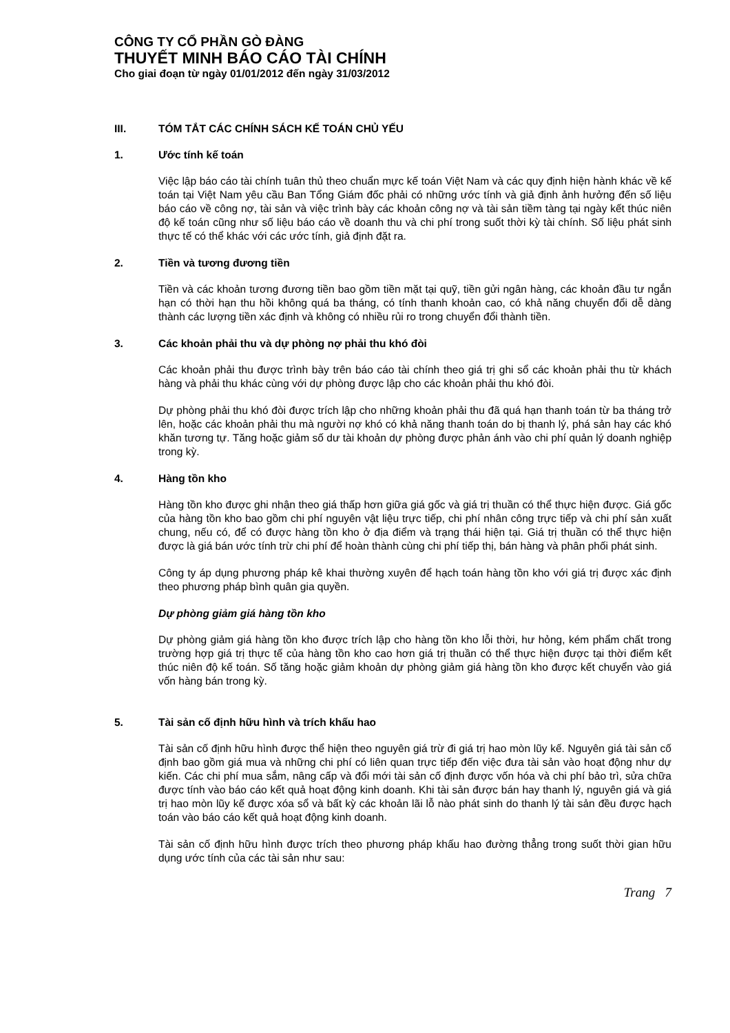CÔNG TY CỔ PHẦN GÒ ĐÀNG
THUYẾT MINH BÁO CÁO TÀI CHÍNH
Cho giai đoạn từ ngày 01/01/2012 đến ngày 31/03/2012
III. TÓM TẮT CÁC CHÍNH SÁCH KẾ TOÁN CHỦ YẾU
1. Ước tính kế toán
Việc lập báo cáo tài chính tuân thủ theo chuẩn mực kế toán Việt Nam và các quy định hiện hành khác về kế toán tại Việt Nam yêu cầu Ban Tổng Giám đốc phải có những ước tính và giả định ảnh hưởng đến số liệu báo cáo về công nợ, tài sản và việc trình bày các khoản công nợ và tài sản tiềm tàng tại ngày kết thúc niên độ kế toán cũng như số liệu báo cáo về doanh thu và chi phí trong suốt thời kỳ tài chính. Số liệu phát sinh thực tế có thể khác với các ước tính, giả định đặt ra.
2. Tiền và tương đương tiền
Tiền và các khoản tương đương tiền bao gồm tiền mặt tại quỹ, tiền gửi ngân hàng, các khoản đầu tư ngắn hạn có thời hạn thu hồi không quá ba tháng, có tính thanh khoản cao, có khả năng chuyển đổi dễ dàng thành các lượng tiền xác định và không có nhiều rủi ro trong chuyển đổi thành tiền.
3. Các khoản phải thu và dự phòng nợ phải thu khó đòi
Các khoản phải thu được trình bày trên báo cáo tài chính theo giá trị ghi sổ các khoản phải thu từ khách hàng và phải thu khác cùng với dự phòng được lập cho các khoản phải thu khó đòi.
Dự phòng phải thu khó đòi được trích lập cho những khoản phải thu đã quá hạn thanh toán từ ba tháng trở lên, hoặc các khoản phải thu mà người nợ khó có khả năng thanh toán do bị thanh lý, phá sản hay các khó khăn tương tự. Tăng hoặc giảm số dư tài khoản dự phòng được phản ánh vào chi phí quản lý doanh nghiệp trong kỳ.
4. Hàng tồn kho
Hàng tồn kho được ghi nhận theo giá thấp hơn giữa giá gốc và giá trị thuần có thể thực hiện được. Giá gốc của hàng tồn kho bao gồm chi phí nguyên vật liệu trực tiếp, chi phí nhân công trực tiếp và chi phí sản xuất chung, nếu có, để có được hàng tồn kho ở địa điểm và trạng thái hiện tại. Giá trị thuần có thể thực hiện được là giá bán ước tính trừ chi phí để hoàn thành cùng chi phí tiếp thị, bán hàng và phân phối phát sinh.
Công ty áp dụng phương pháp kê khai thường xuyên để hạch toán hàng tồn kho với giá trị được xác định theo phương pháp bình quân gia quyền.
Dự phòng giảm giá hàng tồn kho
Dự phòng giảm giá hàng tồn kho được trích lập cho hàng tồn kho lỗi thời, hư hỏng, kém phẩm chất trong trường hợp giá trị thực tế của hàng tồn kho cao hơn giá trị thuần có thể thực hiện được tại thời điểm kết thúc niên độ kế toán. Số tăng hoặc giảm khoản dự phòng giảm giá hàng tồn kho được kết chuyển vào giá vốn hàng bán trong kỳ.
5. Tài sản cố định hữu hình và trích khấu hao
Tài sản cố định hữu hình được thể hiện theo nguyên giá trừ đi giá trị hao mòn lũy kế. Nguyên giá tài sản cố định bao gồm giá mua và những chi phí có liên quan trực tiếp đến việc đưa tài sản vào hoạt động như dự kiến. Các chi phí mua sắm, nâng cấp và đổi mới tài sản cố định được vốn hóa và chi phí bảo trì, sửa chữa được tính vào báo cáo kết quả hoạt động kinh doanh. Khi tài sản được bán hay thanh lý, nguyên giá và giá trị hao mòn lũy kế được xóa sổ và bất kỳ các khoản lãi lỗ nào phát sinh do thanh lý tài sản đều được hạch toán vào báo cáo kết quả hoạt động kinh doanh.
Tài sản cố định hữu hình được trích theo phương pháp khấu hao đường thẳng trong suốt thời gian hữu dụng ước tính của các tài sản như sau:
Trang 7